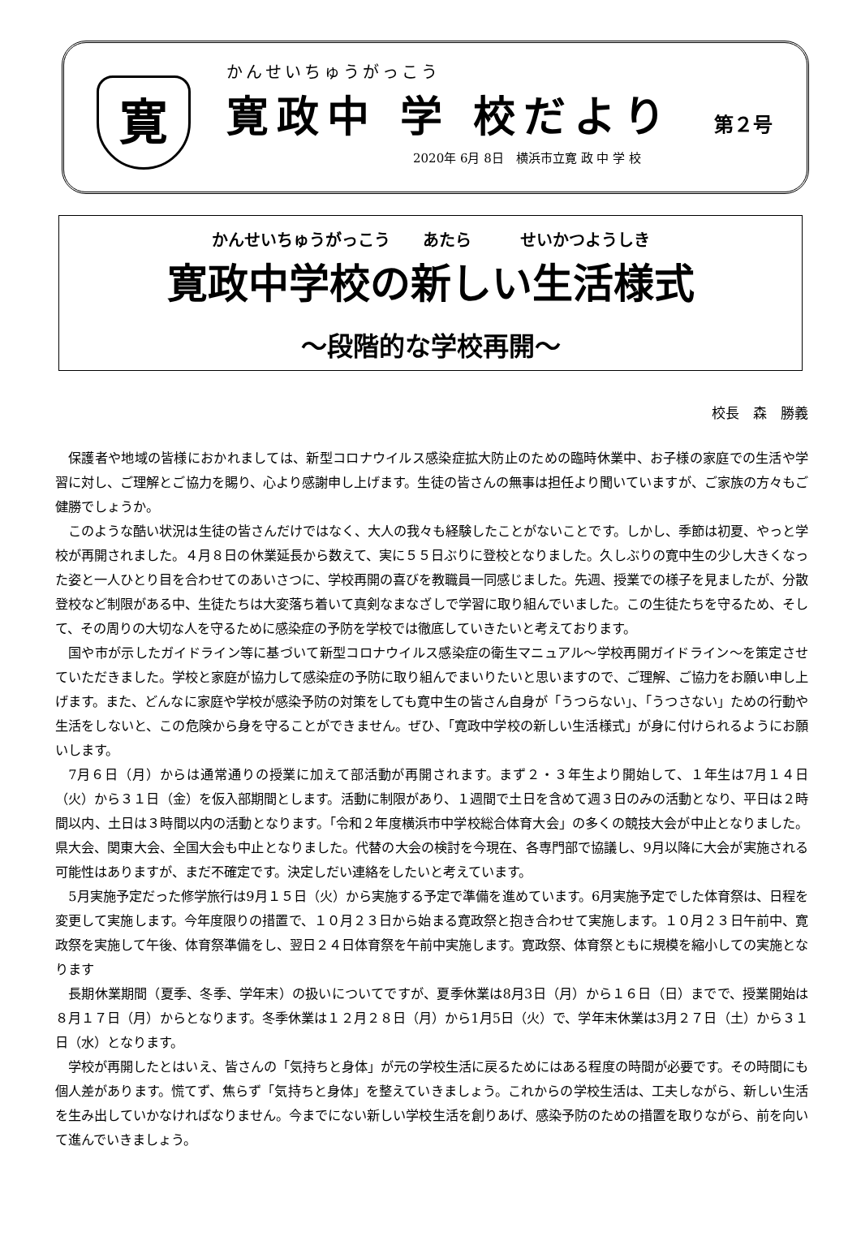寛
かんせいちゅうがっこう
寛政中 学 校だより 第２号
2020年 6月 8日　横浜市立寛 政 中 学 校
かんせいちゅうがっこう　　あたら　　　せいかつようしき
寛政中学校の新しい生活様式
～段階的な学校再開～
校長　森　勝義
保護者や地域の皆様におかれましては、新型コロナウイルス感染症拡大防止のための臨時休業中、お子様の家庭での生活や学習に対し、ご理解とご協力を賜り、心より感謝申し上げます。生徒の皆さんの無事は担任より聞いていますが、ご家族の方々もご健勝でしょうか。
このような酷い状況は生徒の皆さんだけではなく、大人の我々も経験したことがないことです。しかし、季節は初夏、やっと学校が再開されました。４月８日の休業延長から数えて、実に５５日ぶりに登校となりました。久しぶりの寛中生の少し大きくなった姿と一人ひとり目を合わせてのあいさつに、学校再開の喜びを教職員一同感じました。先週、授業での様子を見ましたが、分散登校など制限がある中、生徒たちは大変落ち着いて真剣なまなざしで学習に取り組んでいました。この生徒たちを守るため、そして、その周りの大切な人を守るために感染症の予防を学校では徹底していきたいと考えております。
国や市が示したガイドライン等に基づいて新型コロナウイルス感染症の衛生マニュアル～学校再開ガイドライン～を策定させていただきました。学校と家庭が協力して感染症の予防に取り組んでまいりたいと思いますので、ご理解、ご協力をお願い申し上げます。また、どんなに家庭や学校が感染予防の対策をしても寛中生の皆さん自身が「うつらない」、「うつさない」ための行動や生活をしないと、この危険から身を守ることができません。ぜひ、「寛政中学校の新しい生活様式」が身に付けられるようにお願いします。
7月６日（月）からは通常通りの授業に加えて部活動が再開されます。まず２・３年生より開始して、１年生は7月１４日（火）から３１日（金）を仮入部期間とします。活動に制限があり、１週間で土日を含めて週３日のみの活動となり、平日は２時間以内、土日は３時間以内の活動となります。「令和２年度横浜市中学校総合体育大会」の多くの競技大会が中止となりました。県大会、関東大会、全国大会も中止となりました。代替の大会の検討を今現在、各専門部で協議し、9月以降に大会が実施される可能性はありますが、まだ不確定です。決定しだい連絡をしたいと考えています。
5月実施予定だった修学旅行は9月１５日（火）から実施する予定で準備を進めています。6月実施予定でした体育祭は、日程を変更して実施します。今年度限りの措置で、１０月２３日から始まる寛政祭と抱き合わせて実施します。１０月２３日午前中、寛政祭を実施して午後、体育祭準備をし、翌日２４日体育祭を午前中実施します。寛政祭、体育祭ともに規模を縮小しての実施となります
長期休業期間（夏季、冬季、学年末）の扱いについてですが、夏季休業は8月3日（月）から１６日（日）までで、授業開始は８月１７日（月）からとなります。冬季休業は１２月２８日（月）から1月5日（火）で、学年末休業は3月２７日（土）から３１日（水）となります。
学校が再開したとはいえ、皆さんの「気持ちと身体」が元の学校生活に戻るためにはある程度の時間が必要です。その時間にも個人差があります。慌てず、焦らず「気持ちと身体」を整えていきましょう。これからの学校生活は、工夫しながら、新しい生活を生み出していかなければなりません。今までにない新しい学校生活を創りあげ、感染予防のための措置を取りながら、前を向いて進んでいきましょう。